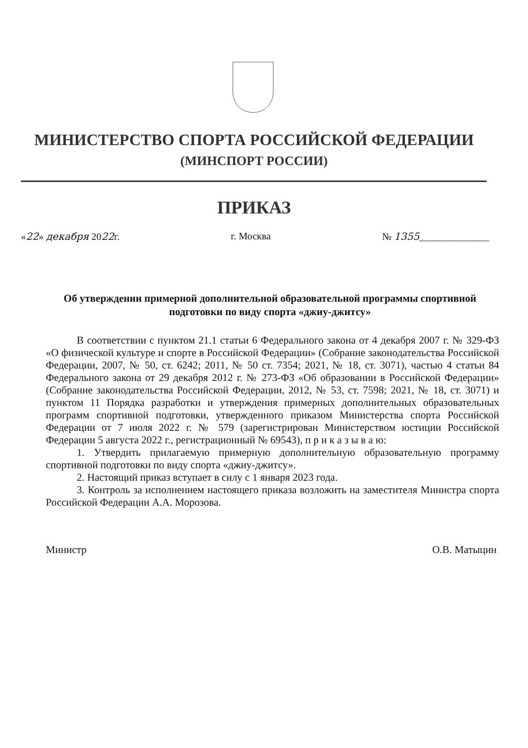МИНИСТЕРСТВО СПОРТА РОССИЙСКОЙ ФЕДЕРАЦИИ
(МИНСПОРТ РОССИИ)
ПРИКАЗ
«22» декабря 2022г. г. Москва № 1355______________
Об утверждении примерной дополнительной образовательной программы спортивной подготовки по виду спорта «джиу-джитсу»
В соответствии с пунктом 21.1 статьи 6 Федерального закона от 4 декабря 2007 г. № 329-ФЗ «О физической культуре и спорте в Российской Федерации» (Собрание законодательства Российской Федерации, 2007, № 50, ст. 6242; 2011, № 50 ст. 7354; 2021, № 18, ст. 3071), частью 4 статьи 84 Федерального закона от 29 декабря 2012 г. № 273-ФЗ «Об образовании в Российской Федерации» (Собрание законодательства Российской Федерации, 2012, № 53, ст. 7598; 2021, № 18, ст. 3071) и пунктом 11 Порядка разработки и утверждения примерных дополнительных образовательных программ спортивной подготовки, утвержденного приказом Министерства спорта Российской Федерации от 7 июля 2022 г. № 579 (зарегистрирован Министерством юстиции Российской Федерации 5 августа 2022 г., регистрационный № 69543), п р и к а з ы в а ю:
1. Утвердить прилагаемую примерную дополнительную образовательную программу спортивной подготовки по виду спорта «джиу-джитсу».
2. Настоящий приказ вступает в силу с 1 января 2023 года.
3. Контроль за исполнением настоящего приказа возложить на заместителя Министра спорта Российской Федерации А.А. Морозова.
Министр О.В. Матыцин